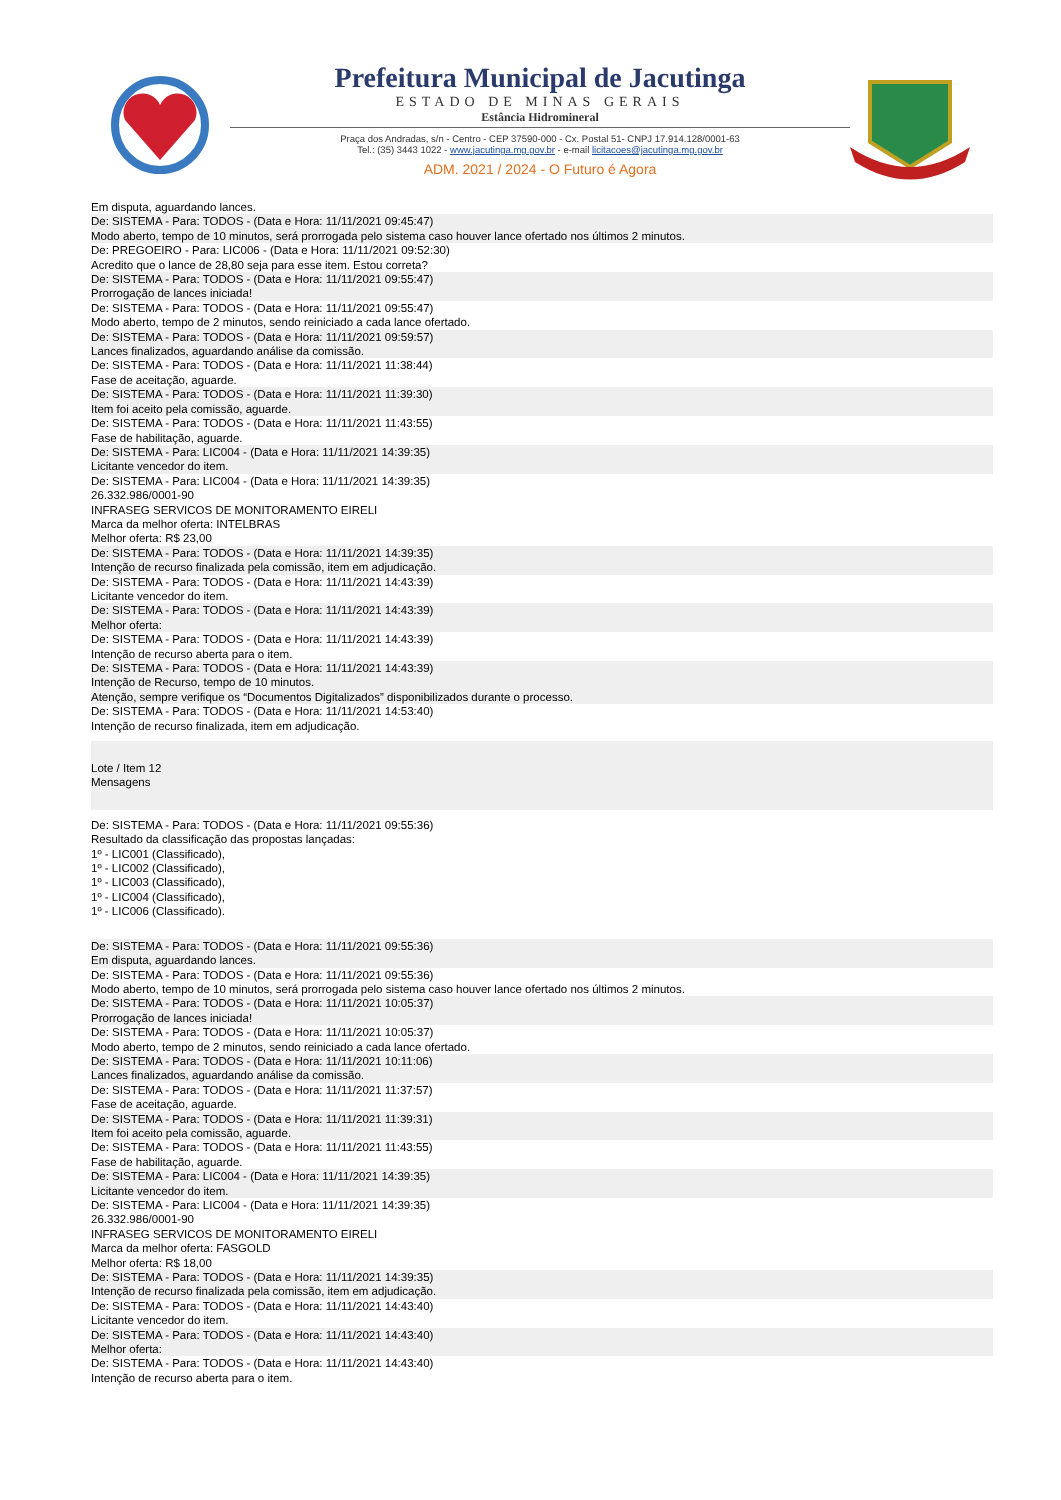Prefeitura Municipal de Jacutinga
ESTADO DE MINAS GERAIS
Estância Hidromineral
Praça dos Andradas, s/n - Centro - CEP 37590-000 - Cx. Postal 51- CNPJ 17.914.128/0001-63
Tel.: (35) 3443 1022 - www.jacutinga.mg.gov.br - e-mail licitacoes@jacutinga.mg.gov.br
ADM. 2021 / 2024 - O Futuro é Agora
Em disputa, aguardando lances.
De: SISTEMA - Para: TODOS - (Data e Hora: 11/11/2021 09:45:47)
Modo aberto, tempo de 10 minutos, será prorrogada pelo sistema caso houver lance ofertado nos últimos 2 minutos.
De: PREGOEIRO - Para: LIC006 - (Data e Hora: 11/11/2021 09:52:30)
Acredito que o lance de 28,80 seja para esse item. Estou correta?
De: SISTEMA - Para: TODOS - (Data e Hora: 11/11/2021 09:55:47)
Prorrogação de lances iniciada!
De: SISTEMA - Para: TODOS - (Data e Hora: 11/11/2021 09:55:47)
Modo aberto, tempo de 2 minutos, sendo reiniciado a cada lance ofertado.
De: SISTEMA - Para: TODOS - (Data e Hora: 11/11/2021 09:59:57)
Lances finalizados, aguardando análise da comissão.
De: SISTEMA - Para: TODOS - (Data e Hora: 11/11/2021 11:38:44)
Fase de aceitação, aguarde.
De: SISTEMA - Para: TODOS - (Data e Hora: 11/11/2021 11:39:30)
Item foi aceito pela comissão, aguarde.
De: SISTEMA - Para: TODOS - (Data e Hora: 11/11/2021 11:43:55)
Fase de habilitação, aguarde.
De: SISTEMA - Para: LIC004 - (Data e Hora: 11/11/2021 14:39:35)
Licitante vencedor do item.
De: SISTEMA - Para: LIC004 - (Data e Hora: 11/11/2021 14:39:35)
26.332.986/0001-90
INFRASEG SERVICOS DE MONITORAMENTO EIRELI
Marca da melhor oferta: INTELBRAS
Melhor oferta: R$ 23,00
De: SISTEMA - Para: TODOS - (Data e Hora: 11/11/2021 14:39:35)
Intenção de recurso finalizada pela comissão, item em adjudicação.
De: SISTEMA - Para: TODOS - (Data e Hora: 11/11/2021 14:43:39)
Licitante vencedor do item.
De: SISTEMA - Para: TODOS - (Data e Hora: 11/11/2021 14:43:39)
Melhor oferta:
De: SISTEMA - Para: TODOS - (Data e Hora: 11/11/2021 14:43:39)
Intenção de recurso aberta para o item.
De: SISTEMA - Para: TODOS - (Data e Hora: 11/11/2021 14:43:39)
Intenção de Recurso, tempo de 10 minutos.
Atenção, sempre verifique os “Documentos Digitalizados” disponibilizados durante o processo.
De: SISTEMA - Para: TODOS - (Data e Hora: 11/11/2021 14:53:40)
Intenção de recurso finalizada, item em adjudicação.
Lote / Item 12
Mensagens
De: SISTEMA - Para: TODOS - (Data e Hora: 11/11/2021 09:55:36)
Resultado da classificação das propostas lançadas:
1º - LIC001 (Classificado),
1º - LIC002 (Classificado),
1º - LIC003 (Classificado),
1º - LIC004 (Classificado),
1º - LIC006 (Classificado).
De: SISTEMA - Para: TODOS - (Data e Hora: 11/11/2021 09:55:36)
Em disputa, aguardando lances.
De: SISTEMA - Para: TODOS - (Data e Hora: 11/11/2021 09:55:36)
Modo aberto, tempo de 10 minutos, será prorrogada pelo sistema caso houver lance ofertado nos últimos 2 minutos.
De: SISTEMA - Para: TODOS - (Data e Hora: 11/11/2021 10:05:37)
Prorrogação de lances iniciada!
De: SISTEMA - Para: TODOS - (Data e Hora: 11/11/2021 10:05:37)
Modo aberto, tempo de 2 minutos, sendo reiniciado a cada lance ofertado.
De: SISTEMA - Para: TODOS - (Data e Hora: 11/11/2021 10:11:06)
Lances finalizados, aguardando análise da comissão.
De: SISTEMA - Para: TODOS - (Data e Hora: 11/11/2021 11:37:57)
Fase de aceitação, aguarde.
De: SISTEMA - Para: TODOS - (Data e Hora: 11/11/2021 11:39:31)
Item foi aceito pela comissão, aguarde.
De: SISTEMA - Para: TODOS - (Data e Hora: 11/11/2021 11:43:55)
Fase de habilitação, aguarde.
De: SISTEMA - Para: LIC004 - (Data e Hora: 11/11/2021 14:39:35)
Licitante vencedor do item.
De: SISTEMA - Para: LIC004 - (Data e Hora: 11/11/2021 14:39:35)
26.332.986/0001-90
INFRASEG SERVICOS DE MONITORAMENTO EIRELI
Marca da melhor oferta: FASGOLD
Melhor oferta: R$ 18,00
De: SISTEMA - Para: TODOS - (Data e Hora: 11/11/2021 14:39:35)
Intenção de recurso finalizada pela comissão, item em adjudicação.
De: SISTEMA - Para: TODOS - (Data e Hora: 11/11/2021 14:43:40)
Licitante vencedor do item.
De: SISTEMA - Para: TODOS - (Data e Hora: 11/11/2021 14:43:40)
Melhor oferta:
De: SISTEMA - Para: TODOS - (Data e Hora: 11/11/2021 14:43:40)
Intenção de recurso aberta para o item.